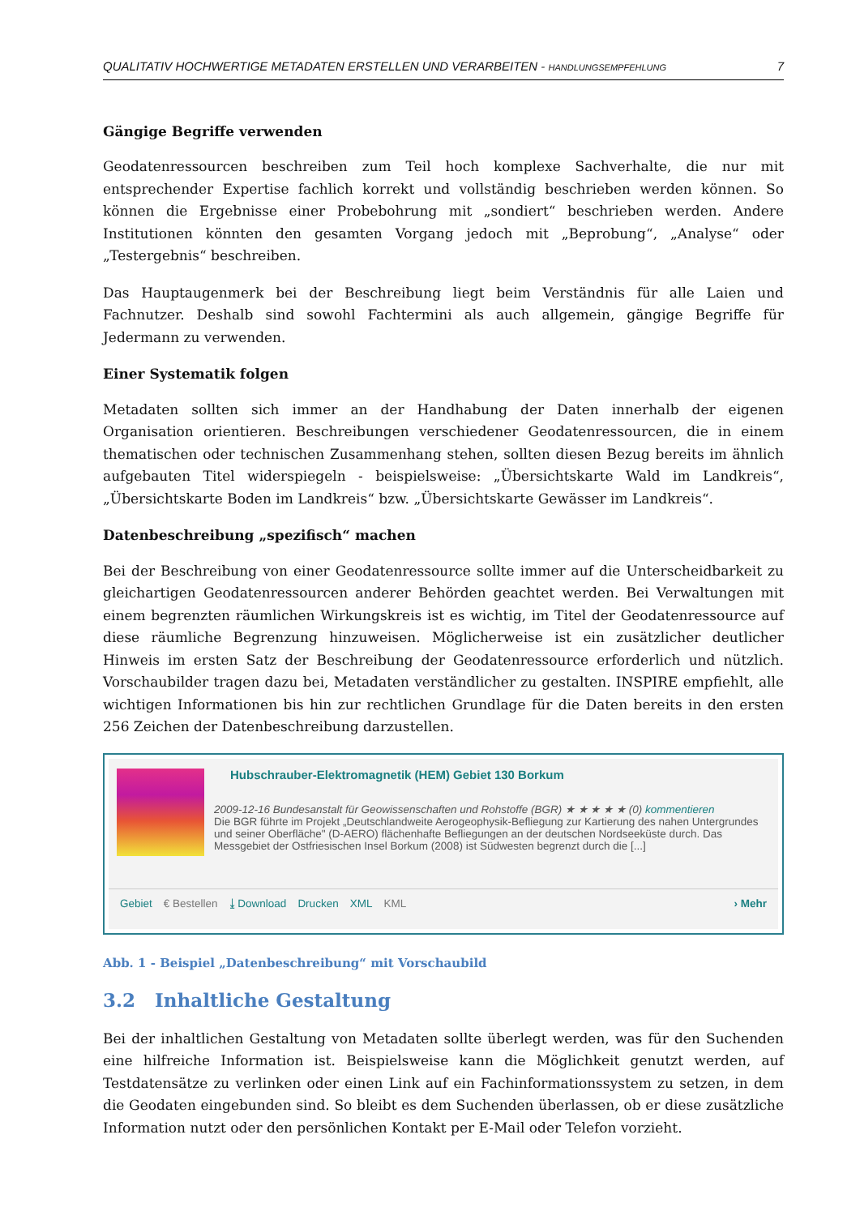QUALITATIV HOCHWERTIGE METADATEN ERSTELLEN UND VERARBEITEN - HANDLUNGSEMPFEHLUNG 7
Gängige Begriffe verwenden
Geodatenressourcen beschreiben zum Teil hoch komplexe Sachverhalte, die nur mit entsprechender Expertise fachlich korrekt und vollständig beschrieben werden können. So können die Ergebnisse einer Probebohrung mit „sondiert“ beschrieben werden. Andere Institutionen könnten den gesamten Vorgang jedoch mit „Beprobung“, „Analyse“ oder „Testergebnis“ beschreiben.
Das Hauptaugenmerk bei der Beschreibung liegt beim Verständnis für alle Laien und Fachnutzer. Deshalb sind sowohl Fachtermini als auch allgemein, gängige Begriffe für Jedermann zu verwenden.
Einer Systematik folgen
Metadaten sollten sich immer an der Handhabung der Daten innerhalb der eigenen Organisation orientieren. Beschreibungen verschiedener Geodatenressourcen, die in einem thematischen oder technischen Zusammenhang stehen, sollten diesen Bezug bereits im ähnlich aufgebauten Titel widerspiegeln - beispielsweise: „Übersichtskarte Wald im Landkreis“, „Übersichtskarte Boden im Landkreis“ bzw. „Übersichtskarte Gewässer im Landkreis“.
Datenbeschreibung „spezifisch“ machen
Bei der Beschreibung von einer Geodatenressource sollte immer auf die Unterscheidbarkeit zu gleichartigen Geodatenressourcen anderer Behörden geachtet werden. Bei Verwaltungen mit einem begrenzten räumlichen Wirkungskreis ist es wichtig, im Titel der Geodatenressource auf diese räumliche Begrenzung hinzuweisen. Möglicherweise ist ein zusätzlicher deutlicher Hinweis im ersten Satz der Beschreibung der Geodatenressource erforderlich und nützlich. Vorschaubilder tragen dazu bei, Metadaten verständlicher zu gestalten. INSPIRE empfiehlt, alle wichtigen Informationen bis hin zur rechtlichen Grundlage für die Daten bereits in den ersten 256 Zeichen der Datenbeschreibung darzustellen.
Hubschrauber-Elektromagnetik (HEM) Gebiet 130 Borkum
2009-12-16 Bundesanstalt für Geowissenschaften und Rohstoffe (BGR) ★ ★ ★ ★ ★ (0) kommentieren
Die BGR führte im Projekt „Deutschlandweite Aerogeophysik-Befliegung zur Kartierung des nahen Untergrundes und seiner Oberfläche" (D-AERO) flächenhafte Befliegungen an der deutschen Nordseeküste durch. Das Messgebiet der Ostfriesischen Insel Borkum (2008) ist Südwesten begrenzt durch die [...]
Gebiet € Bestellen ⤓ Download Drucken XML KML › Mehr
Abb. 1 - Beispiel „Datenbeschreibung“ mit Vorschaubild
3.2 Inhaltliche Gestaltung
Bei der inhaltlichen Gestaltung von Metadaten sollte überlegt werden, was für den Suchenden eine hilfreiche Information ist. Beispielsweise kann die Möglichkeit genutzt werden, auf Testdatensätze zu verlinken oder einen Link auf ein Fachinformationssystem zu setzen, in dem die Geodaten eingebunden sind. So bleibt es dem Suchenden überlassen, ob er diese zusätzliche Information nutzt oder den persönlichen Kontakt per E-Mail oder Telefon vorzieht.